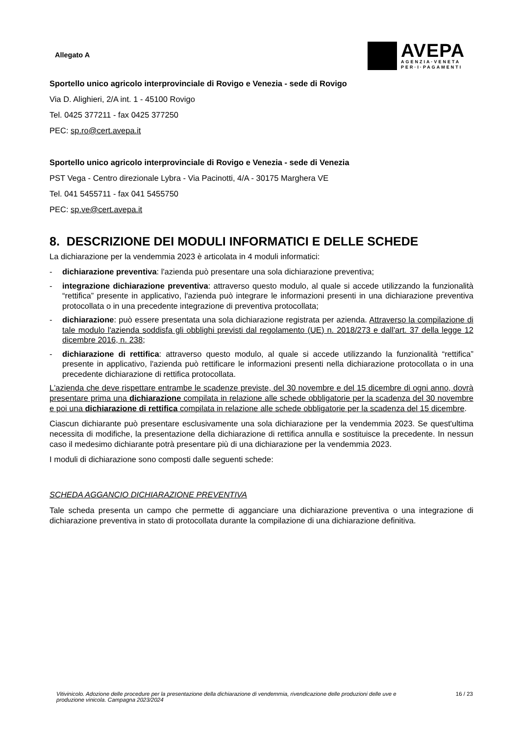Allegato A
AVEPA
AGENZIA·VENETA
PER·I·PAGAMENTI
Sportello unico agricolo interprovinciale di Rovigo e Venezia - sede di Rovigo
Via D. Alighieri, 2/A int. 1 - 45100 Rovigo
Tel. 0425 377211 - fax 0425 377250
PEC: sp.ro@cert.avepa.it
Sportello unico agricolo interprovinciale di Rovigo e Venezia - sede di Venezia
PST Vega - Centro direzionale Lybra - Via Pacinotti, 4/A - 30175 Marghera VE
Tel. 041 5455711 - fax 041 5455750
PEC: sp.ve@cert.avepa.it
8. DESCRIZIONE DEI MODULI INFORMATICI E DELLE SCHEDE
La dichiarazione per la vendemmia 2023 è articolata in 4 moduli informatici:
- dichiarazione preventiva: l'azienda può presentare una sola dichiarazione preventiva;
- integrazione dichiarazione preventiva: attraverso questo modulo, al quale si accede utilizzando la funzionalità “rettifica” presente in applicativo, l'azienda può integrare le informazioni presenti in una dichiarazione preventiva protocollata o in una precedente integrazione di preventiva protocollata;
- dichiarazione: può essere presentata una sola dichiarazione registrata per azienda. Attraverso la compilazione di tale modulo l'azienda soddisfa gli obblighi previsti dal regolamento (UE) n. 2018/273 e dall'art. 37 della legge 12 dicembre 2016, n. 238;
- dichiarazione di rettifica: attraverso questo modulo, al quale si accede utilizzando la funzionalità “rettifica” presente in applicativo, l'azienda può rettificare le informazioni presenti nella dichiarazione protocollata o in una precedente dichiarazione di rettifica protocollata.
L'azienda che deve rispettare entrambe le scadenze previste, del 30 novembre e del 15 dicembre di ogni anno, dovrà presentare prima una dichiarazione compilata in relazione alle schede obbligatorie per la scadenza del 30 novembre e poi una dichiarazione di rettifica compilata in relazione alle schede obbligatorie per la scadenza del 15 dicembre.
Ciascun dichiarante può presentare esclusivamente una sola dichiarazione per la vendemmia 2023. Se quest'ultima necessita di modifiche, la presentazione della dichiarazione di rettifica annulla e sostituisce la precedente. In nessun caso il medesimo dichiarante potrà presentare più di una dichiarazione per la vendemmia 2023.
I moduli di dichiarazione sono composti dalle seguenti schede:
SCHEDA AGGANCIO DICHIARAZIONE PREVENTIVA
Tale scheda presenta un campo che permette di agganciare una dichiarazione preventiva o una integrazione di dichiarazione preventiva in stato di protocollata durante la compilazione di una dichiarazione definitiva.
Vitivinicolo. Adozione delle procedure per la presentazione della dichiarazione di vendemmia, rivendicazione delle produzioni delle uve e produzione vinicola. Campagna 2023/2024 16 / 23